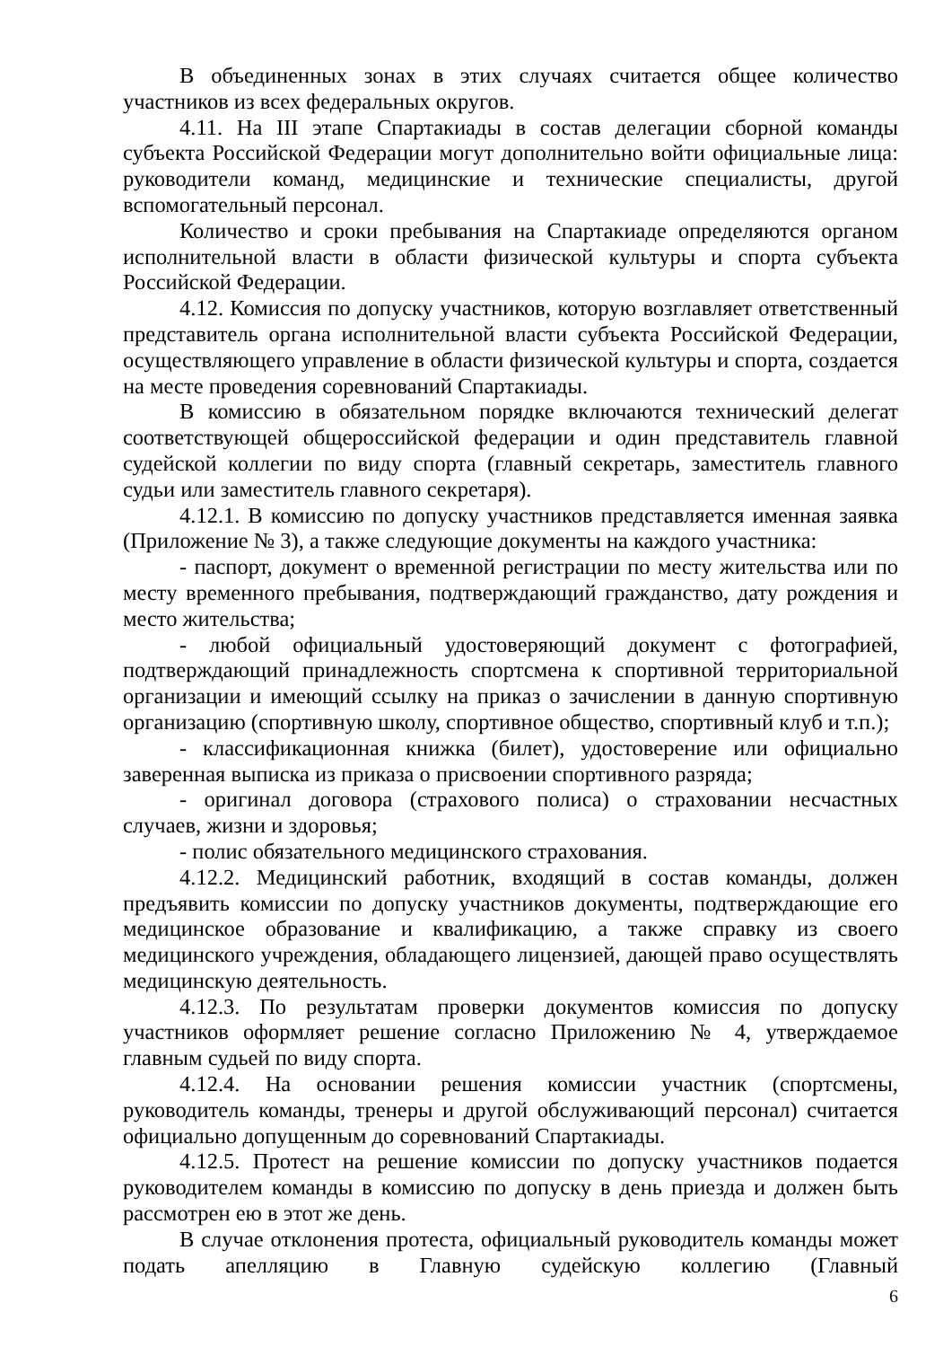В объединенных зонах в этих случаях считается общее количество участников из всех федеральных округов.
4.11. На III этапе Спартакиады в состав делегации сборной команды субъекта Российской Федерации могут дополнительно войти официальные лица: руководители команд, медицинские и технические специалисты, другой вспомогательный персонал.
Количество и сроки пребывания на Спартакиаде определяются органом исполнительной власти в области физической культуры и спорта субъекта Российской Федерации.
4.12. Комиссия по допуску участников, которую возглавляет ответственный представитель органа исполнительной власти субъекта Российской Федерации, осуществляющего управление в области физической культуры и спорта, создается на месте проведения соревнований Спартакиады.
В комиссию в обязательном порядке включаются технический делегат соответствующей общероссийской федерации и один представитель главной судейской коллегии по виду спорта (главный секретарь, заместитель главного судьи или заместитель главного секретаря).
4.12.1. В комиссию по допуску участников представляется именная заявка (Приложение № 3), а также следующие документы на каждого участника:
- паспорт, документ о временной регистрации по месту жительства или по месту временного пребывания, подтверждающий гражданство, дату рождения и место жительства;
- любой официальный удостоверяющий документ с фотографией, подтверждающий принадлежность спортсмена к спортивной территориальной организации и имеющий ссылку на приказ о зачислении в данную спортивную организацию (спортивную школу, спортивное общество, спортивный клуб и т.п.);
- классификационная книжка (билет), удостоверение или официально заверенная выписка из приказа о присвоении спортивного разряда;
- оригинал договора (страхового полиса) о страховании несчастных случаев, жизни и здоровья;
- полис обязательного медицинского страхования.
4.12.2. Медицинский работник, входящий в состав команды, должен предъявить комиссии по допуску участников документы, подтверждающие его медицинское образование и квалификацию, а также справку из своего медицинского учреждения, обладающего лицензией, дающей право осуществлять медицинскую деятельность.
4.12.3. По результатам проверки документов комиссия по допуску участников оформляет решение согласно Приложению № 4, утверждаемое главным судьей по виду спорта.
4.12.4. На основании решения комиссии участник (спортсмены, руководитель команды, тренеры и другой обслуживающий персонал) считается официально допущенным до соревнований Спартакиады.
4.12.5. Протест на решение комиссии по допуску участников подается руководителем команды в комиссию по допуску в день приезда и должен быть рассмотрен ею в этот же день.
В случае отклонения протеста, официальный руководитель команды может подать апелляцию в Главную судейскую коллегию (Главный
6